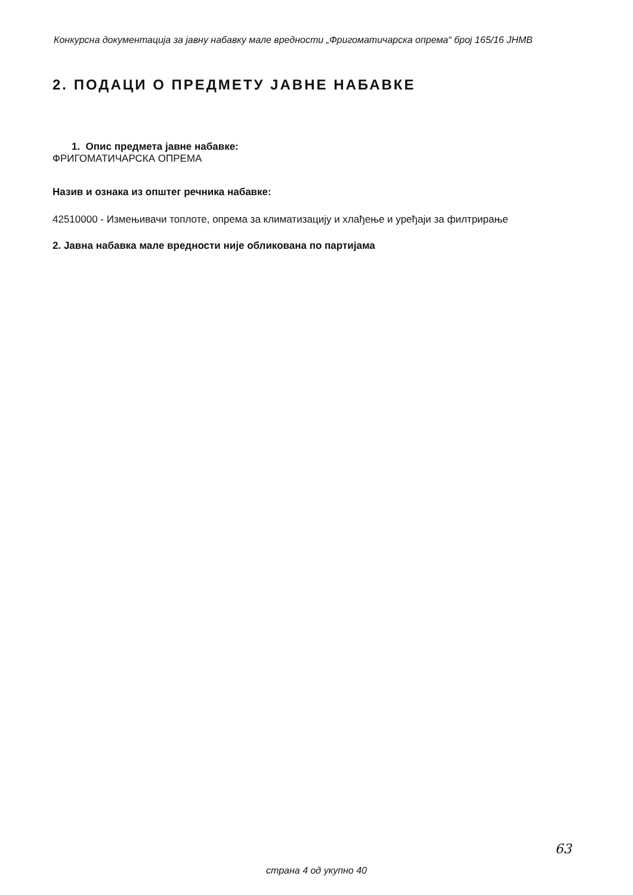Конкурсна документација за јавну набавку мале вредности „Фригоматичарска опрема“ број 165/16 ЈНМВ
2. ПОДАЦИ О ПРЕДМЕТУ ЈАВНЕ НАБАВКЕ
1. Опис предмета јавне набавке:
ФРИГОМАТИЧАРСКА ОПРЕМА
Назив и ознака из општег речника набавке:
42510000 - Измењивачи топлоте, опрема за климатизацију и хлађење и уређаји за филтрирање
2. Јавна набавка мале вредности није обликована по партијама
63
страна 4 од укупно 40